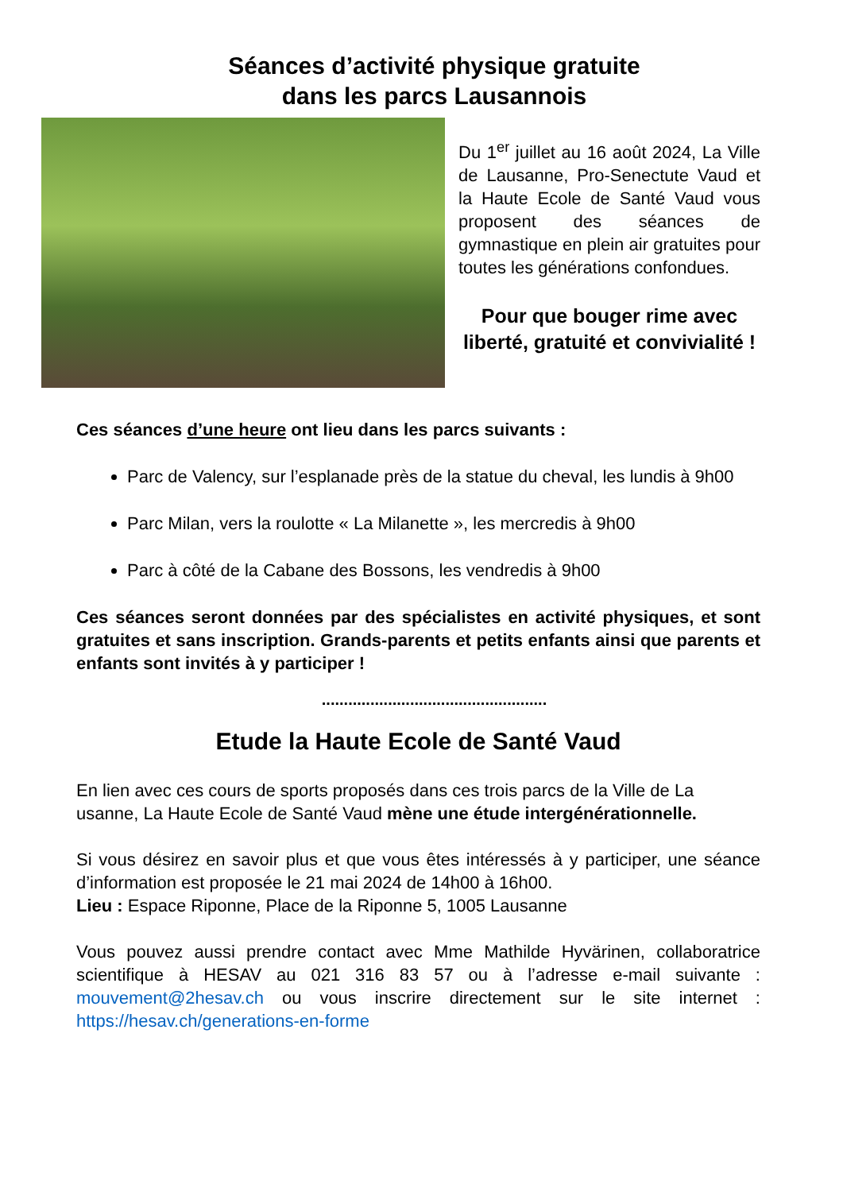Séances d’activité physique gratuite
dans les parcs Lausannois
Du 1<sup>er</sup> juillet au 16 août 2024, La Ville de Lausanne, Pro-Senectute Vaud et la Haute Ecole de Santé Vaud vous proposent des séances de gymnastique en plein air gratuites pour toutes les générations confondues.
Pour que bouger rime avec liberté, gratuité et convivialité !
Ces séances d’une heure ont lieu dans les parcs suivants :
Parc de Valency, sur l’esplanade près de la statue du cheval, les lundis à 9h00
Parc Milan, vers la roulotte « La Milanette », les mercredis à 9h00
Parc à côté de la Cabane des Bossons, les vendredis à 9h00
Ces séances seront données par des spécialistes en activité physiques, et sont gratuites et sans inscription. Grands-parents et petits enfants ainsi que parents et enfants sont invités à y participer !
...................................................
Etude la Haute Ecole de Santé Vaud
En lien avec ces cours de sports proposés dans ces trois parcs de la Ville de La
usanne, La Haute Ecole de Santé Vaud mène une étude intergénérationnelle.
Si vous désirez en savoir plus et que vous êtes intéressés à y participer, une séance d’information est proposée le 21 mai 2024 de 14h00 à 16h00.
Lieu : Espace Riponne, Place de la Riponne 5, 1005 Lausanne
Vous pouvez aussi prendre contact avec Mme Mathilde Hyvärinen, collaboratrice scientifique à HESAV au 021 316 83 57 ou à l’adresse e-mail suivante : mouvement@2hesav.ch ou vous inscrire directement sur le site internet : https://hesav.ch/generations-en-forme